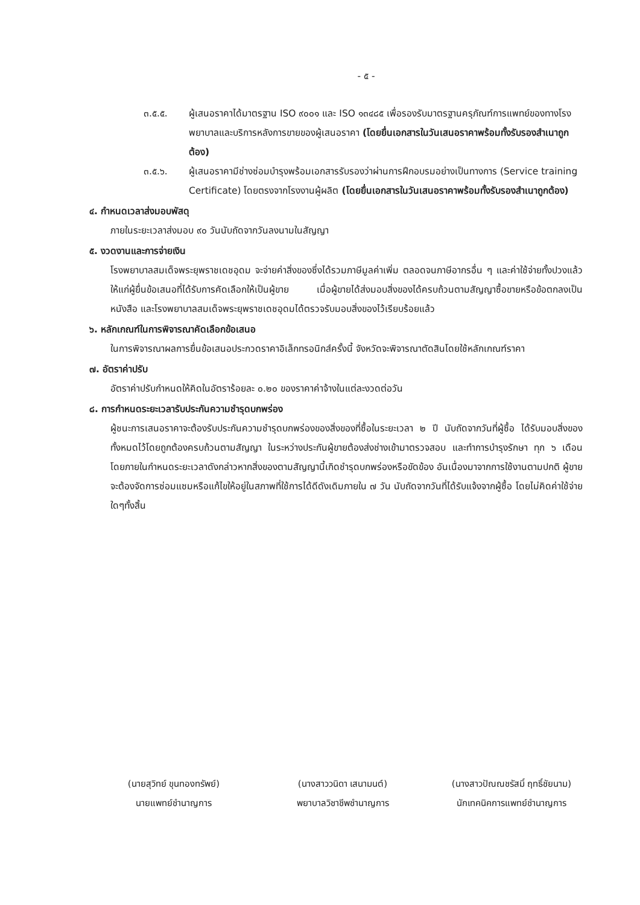- ๕ -
๓.๕.๕. ผู้เสนอราคาได้มาตรฐาน ISO ๙๐๐๑ และ ISO ๑๓๔๘๕ เพื่อรองรับมาตรฐานครุภัณฑ์การแพทย์ของทางโรงพยาบาลและบริการหลังการขายของผู้เสนอราคา (โดยยื่นเอกสารในวันเสนอราคาพร้อมทั้งรับรองสำเนาถูกต้อง)
๓.๕.๖. ผู้เสนอราคามีช่างซ่อมบำรุงพร้อมเอกสารรับรองว่าผ่านการฝึกอบรมอย่างเป็นทางการ (Service training Certificate) โดยตรงจากโรงงานผู้ผลิต (โดยยื่นเอกสารในวันเสนอราคาพร้อมทั้งรับรองสำเนาถูกต้อง)
๔. กำหนดเวลาส่งมอบพัสดุ
ภายในระยะเวลาส่งมอบ ๙๐ วันนับถัดจากวันลงนามในสัญญา
๕. งวดงานและการจ่ายเงิน
โรงพยาบาลสมเด็จพระยุพราชเดชอุดม จะจ่ายค่าสิ่งของซึ่งได้รวมภาษีมูลค่าเพิ่ม ตลอดจนภาษีอากรอื่น ๆ และค่าใช้จ่ายทั้งปวงแล้วให้แก่ผู้ยื่นข้อเสนอที่ได้รับการคัดเลือกให้เป็นผู้ขาย เมื่อผู้ขายได้ส่งมอบสิ่งของได้ครบถ้วนตามสัญญาซื้อขายหรือข้อตกลงเป็นหนังสือ และโรงพยาบาลสมเด็จพระยุพราชเดชอุดมได้ตรวจรับมอบสิ่งของไว้เรียบร้อยแล้ว
๖. หลักเกณฑ์ในการพิจารณาคัดเลือกข้อเสนอ
ในการพิจารณาผลการยื่นข้อเสนอประกวดราคาอิเล็กทรอนิกส์ครั้งนี้ จังหวัดจะพิจารณาตัดสินโดยใช้หลักเกณฑ์ราคา
๗. อัตราค่าปรับ
อัตราค่าปรับกำหนดให้คิดในอัตราร้อยละ ๐.๒๐ ของราคาค่าจ้างในแต่ละงวดต่อวัน
๘. การกำหนดระยะเวลารับประกันความชำรุดบกพร่อง
ผู้ชนะการเสนอราคาจะต้องรับประกันความชำรุดบกพร่องของสิ่งของที่ซื้อในระยะเวลา ๒ ปี นับถัดจากวันที่ผู้ซื้อ ได้รับมอบสิ่งของทั้งหมดไว้โดยถูกต้องครบถ้วนตามสัญญา ในระหว่างประกันผู้ขายต้องส่งช่างเข้ามาตรวจสอบ และทำการบำรุงรักษา ทุก ๖ เดือน โดยภายในกำหนดระยะเวลาดังกล่าวหากสิ่งของตามสัญญานี้เกิดชำรุดบกพร่องหรือขัดข้อง อันเนื่องมาจากการใช้งานตามปกติ ผู้ขายจะต้องจัดการซ่อมแซมหรือแก้ไขให้อยู่ในสภาพที่ใช้การได้ดีดังเดิมภายใน ๗ วัน นับถัดจากวันที่ได้รับแจ้งจากผู้ซื้อ โดยไม่คิดค่าใช้จ่ายใดๆทั้งสิ้น
(นายสุวิทย์ ขุนทองทรัพย์)
นายแพทย์ชำนาญการ
(นางสาววนิดา เสนามนต์)
พยาบาลวิชาชีพชำนาญการ
(นางสาวปัณณชรัสมิ์ ฤทธิ์ชัยนาม)
นักเทคนิคการแพทย์ชำนาญการ